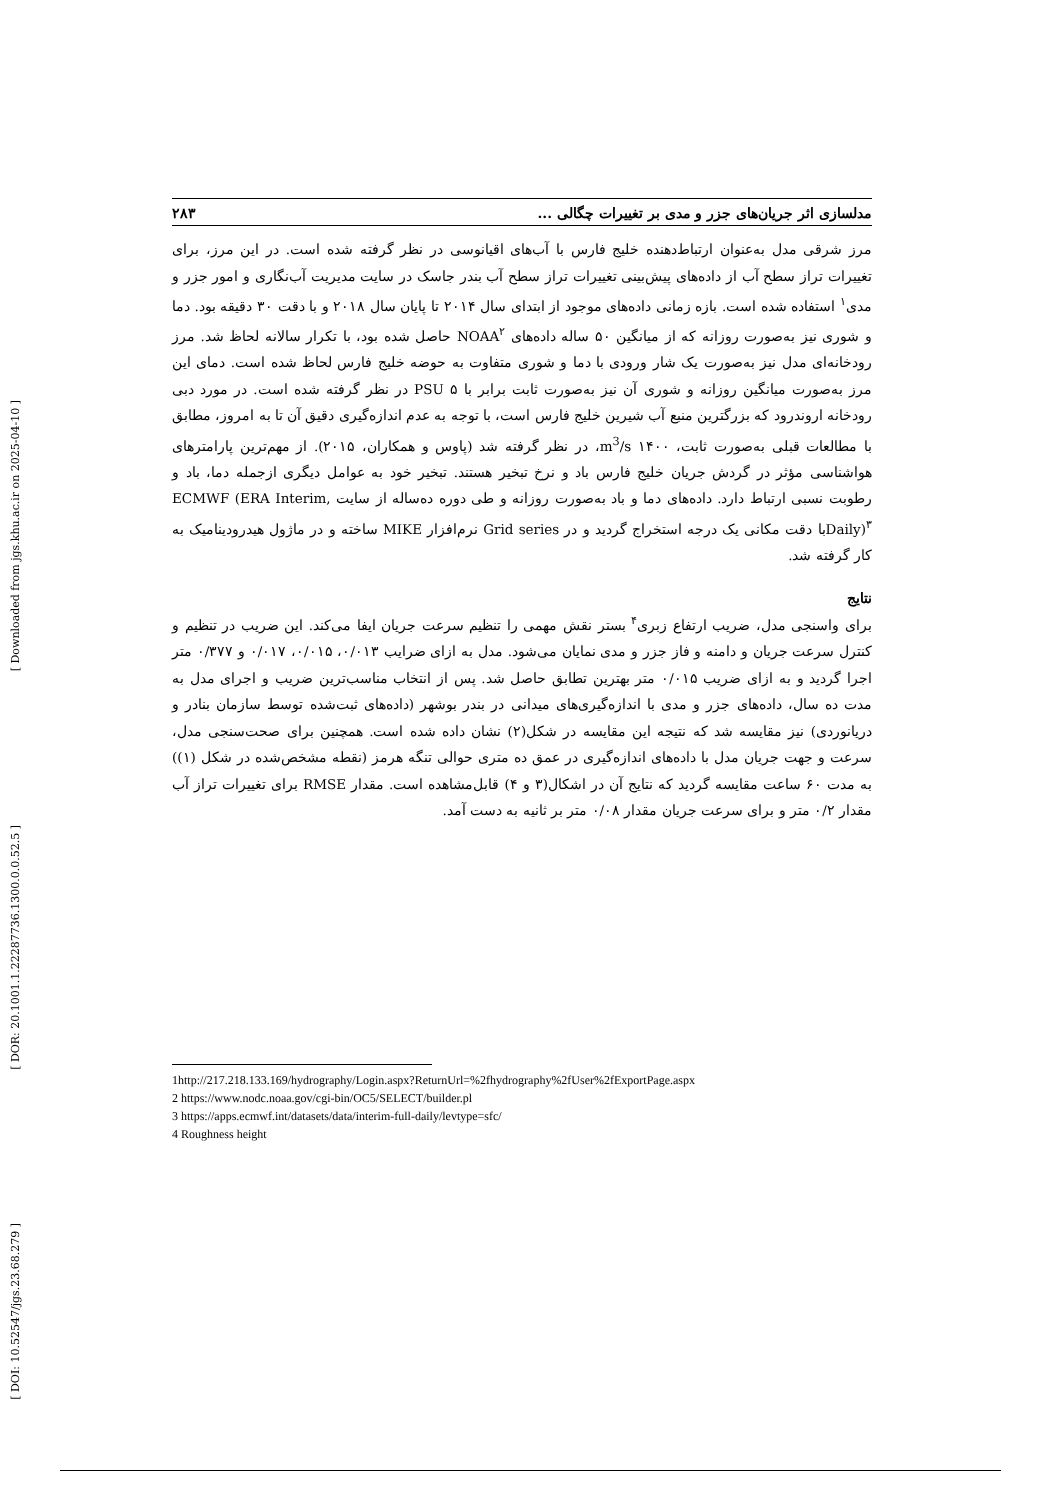[ Downloaded from jgs.khu.ac.ir on 2025-04-10 ]
[ DOR: 20.1001.1.22287736.1300.0.0.52.5 ]
[ DOI: 10.52547/jgs.23.68.279 ]
مدلسازی اثر جریان‌های جزر و مدی بر تغییرات چگالی ... ۲۸۳
مرز شرقی مدل به‌عنوان ارتباط‌دهنده خلیج فارس با آب‌های اقیانوسی در نظر گرفته شده است. در این مرز، برای تغییرات تراز سطح آب از داده‌های پیش‌بینی تغییرات تراز سطح آب بندر جاسک در سایت مدیریت آب‌نگاری و امور جزر و مدی<sup>۱</sup> استفاده شده است. بازه زمانی داده‌های موجود از ابتدای سال ۲۰۱۴ تا پایان سال ۲۰۱۸ و با دقت ۳۰ دقیقه بود. دما و شوری نیز به‌صورت روزانه که از میانگین ۵۰ ساله داده‌های NOAA<sup>۲</sup> حاصل شده بود، با تکرار سالانه لحاظ شد. مرز رودخانه‌ای مدل نیز به‌صورت یک شار ورودی با دما و شوری متفاوت به حوضه خلیج فارس لحاظ شده است. دمای این مرز به‌صورت میانگین روزانه و شوری آن نیز به‌صورت ثابت برابر با ۵ PSU در نظر گرفته شده است. در مورد دبی رودخانه اروندرود که بزرگترین منبع آب شیرین خلیج فارس است، با توجه به عدم اندازه‌گیری دقیق آن تا به امروز، مطابق با مطالعات قبلی به‌صورت ثابت، ۱۴۰۰ m<sup>3</sup>/s، در نظر گرفته شد (پاوس و همکاران، ۲۰۱۵). از مهم‌ترین پارامترهای هواشناسی مؤثر در گردش جریان خلیج فارس باد و نرخ تبخیر هستند. تبخیر خود به عوامل دیگری ازجمله دما، باد و رطوبت نسبی ارتباط دارد. داده‌های دما و باد به‌صورت روزانه و طی دوره ده‌ساله از سایت ECMWF (ERA Interim, Daily)<sup>۳</sup>با دقت مکانی یک درجه استخراج گردید و در Grid series نرم‌افزار MIKE ساخته و در ماژول هیدرودینامیک به کار گرفته شد.
نتایج
برای واسنجی مدل، ضریب ارتفاع زبری<sup>۴</sup> بستر نقش مهمی را تنظیم سرعت جریان ایفا می‌کند. این ضریب در تنظیم و کنترل سرعت جریان و دامنه و فاز جزر و مدی نمایان می‌شود. مدل به ازای ضرایب ۰/۰۱۳، ۰/۰۱۵، ۰/۰۱۷ و ۰/۳۷۷ متر اجرا گردید و به ازای ضریب ۰/۰۱۵ متر بهترین تطابق حاصل شد. پس از انتخاب مناسب‌ترین ضریب و اجرای مدل به مدت ده سال، داده‌های جزر و مدی با اندازه‌گیری‌های میدانی در بندر بوشهر (داده‌های ثبت‌شده توسط سازمان بنادر و دریانوردی) نیز مقایسه شد که نتیجه این مقایسه در شکل(۲) نشان داده شده است. همچنین برای صحت‌سنجی مدل، سرعت و جهت جریان مدل با داده‌های اندازه‌گیری در عمق ده متری حوالی تنگه هرمز (نقطه مشخص‌شده در شکل (۱)) به مدت ۶۰ ساعت مقایسه گردید که نتایج آن در اشکال(۳ و ۴) قابل‌مشاهده است. مقدار RMSE برای تغییرات تراز آب مقدار ۰/۲ متر و برای سرعت جریان مقدار ۰/۰۸ متر بر ثانیه به دست آمد.
1http://217.218.133.169/hydrography/Login.aspx?ReturnUrl=%2fhydrography%2fUser%2fExportPage.aspx
2 https://www.nodc.noaa.gov/cgi-bin/OC5/SELECT/builder.pl
3 https://apps.ecmwf.int/datasets/data/interim-full-daily/levtype=sfc/
4 Roughness height